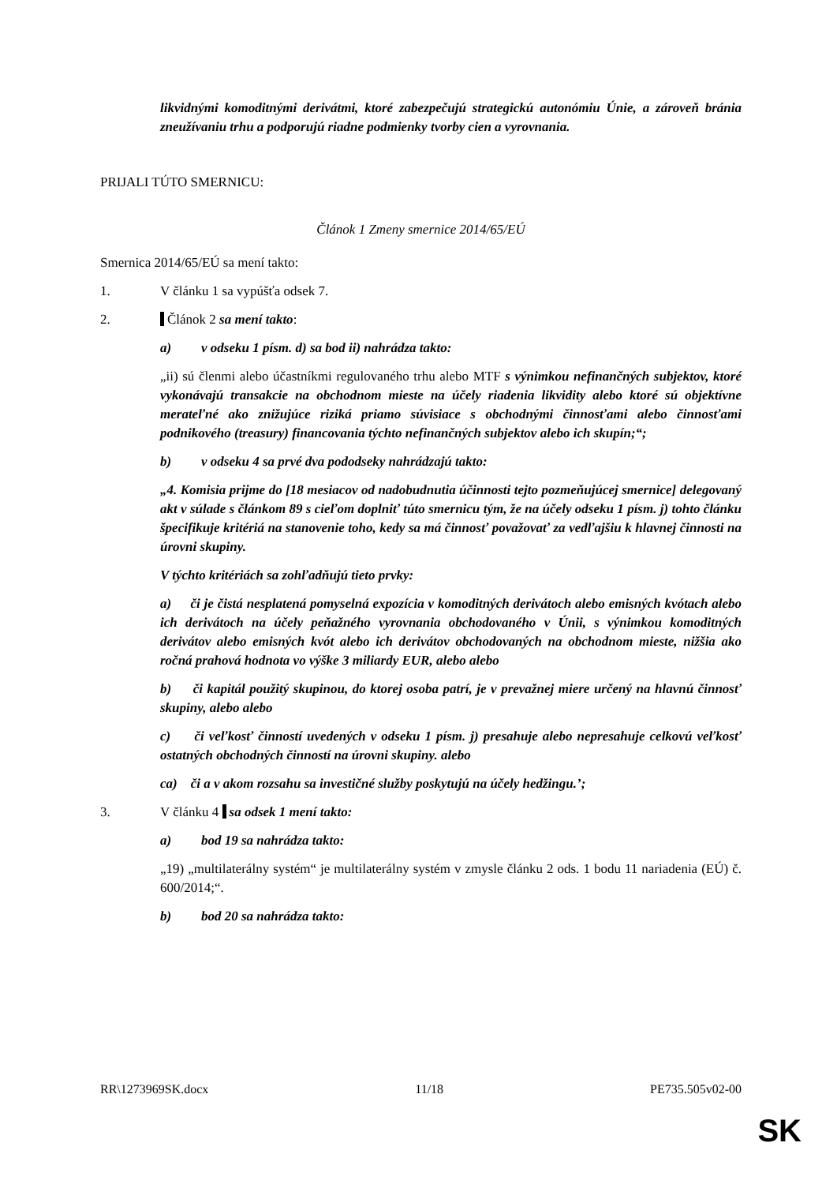likvidnými komoditnými derivátmi, ktoré zabezpečujú strategickú autonómiu Únie, a zároveň bránia zneužívaniu trhu a podporujú riadne podmienky tvorby cien a vyrovnania.
PRIJALI TÚTO SMERNICU:
Článok 1 Zmeny smernice 2014/65/EÚ
Smernica 2014/65/EÚ sa mení takto:
1. V článku 1 sa vypúšťa odsek 7.
2. Článok 2 sa mení takto:
a) v odseku 1 písm. d) sa bod ii) nahrádza takto:
„ii) sú členmi alebo účastníkmi regulovaného trhu alebo MTF s výnimkou nefinančných subjektov, ktoré vykonávajú transakcie na obchodnom mieste na účely riadenia likvidity alebo ktoré sú objektívne merateľné ako znižujúce riziká priamo súvisiace s obchodnými činnosťami alebo činnosťami podnikového (treasury) financovania týchto nefinančných subjektov alebo ich skupín;“;
b) v odseku 4 sa prvé dva pododseky nahrádzajú takto:
„4. Komisia prijme do [18 mesiacov od nadobudnutia účinnosti tejto pozmeňujúcej smernice] delegovaný akt v súlade s článkom 89 s cieľom doplniť túto smernicu tým, že na účely odseku 1 písm. j) tohto článku špecifikuje kritériá na stanovenie toho, kedy sa má činnosť považovať za vedľajšiu k hlavnej činnosti na úrovni skupiny.
V týchto kritériách sa zohľadňujú tieto prvky:
a) či je čistá nesplatená pomyselná expozícia v komoditných derivátoch alebo emisných kvótach alebo ich derivátoch na účely peňažného vyrovnania obchodovaného v Únii, s výnimkou komoditných derivátov alebo emisných kvót alebo ich derivátov obchodovaných na obchodnom mieste, nižšia ako ročná prahová hodnota vo výške 3 miliardy EUR, alebo alebo
b) či kapitál použitý skupinou, do ktorej osoba patrí, je v prevažnej miere určený na hlavnú činnosť skupiny, alebo alebo
c) či veľkosť činností uvedených v odseku 1 písm. j) presahuje alebo nepresahuje celkovú veľkosť ostatných obchodných činností na úrovni skupiny. alebo
ca) či a v akom rozsahu sa investičné služby poskytujú na účely hedžingu.’;
3. V článku 4 sa odsek 1 mení takto:
a) bod 19 sa nahrádza takto:
„19) „multilaterálny systém“ je multilaterálny systém v zmysle článku 2 ods. 1 bodu 11 nariadenia (EÚ) č. 600/2014;“.
b) bod 20 sa nahrádza takto:
RR\1273969SK.docx 11/18 PE735.505v02-00
SK